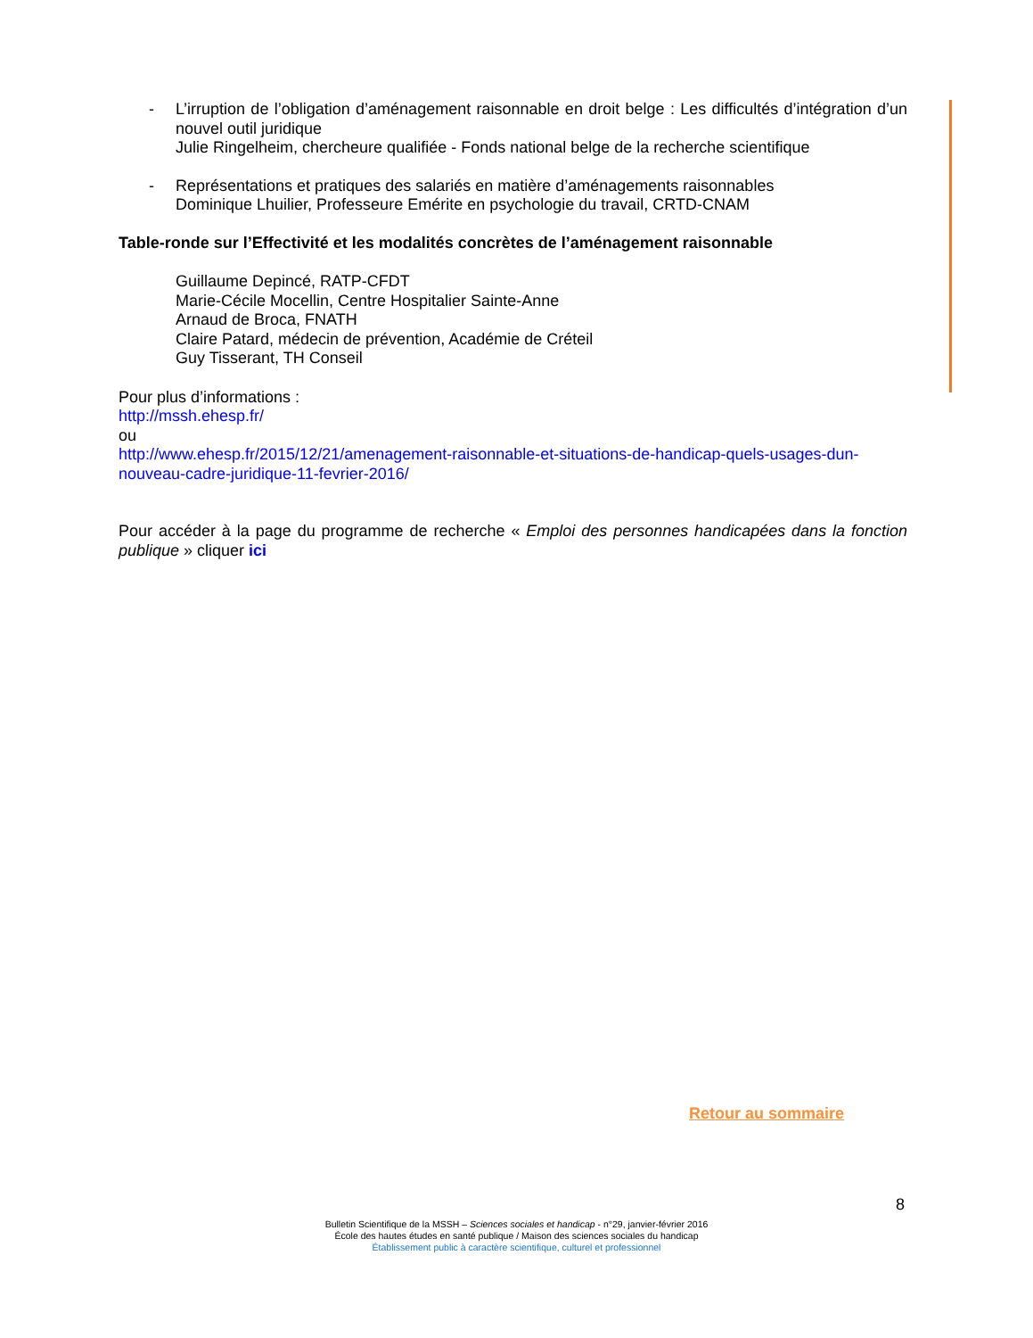- L’irruption de l’obligation d’aménagement raisonnable en droit belge : Les difficultés d’intégration d’un nouvel outil juridique
Julie Ringelheim, chercheure qualifiée - Fonds national belge de la recherche scientifique
- Représentations et pratiques des salariés en matière d’aménagements raisonnables
Dominique Lhuilier, Professeure Emérite en psychologie du travail, CRTD-CNAM
Table-ronde sur l’Effectivité et les modalités concrètes de l’aménagement raisonnable
Guillaume Depincé, RATP-CFDT
Marie-Cécile Mocellin, Centre Hospitalier Sainte-Anne
Arnaud de Broca, FNATH
Claire Patard, médecin de prévention, Académie de Créteil
Guy Tisserant, TH Conseil
Pour plus d’informations :
http://mssh.ehesp.fr/
ou
http://www.ehesp.fr/2015/12/21/amenagement-raisonnable-et-situations-de-handicap-quels-usages-dun-nouveau-cadre-juridique-11-fevrier-2016/
Pour accéder à la page du programme de recherche « Emploi des personnes handicapées dans la fonction publique » cliquer ici
Retour au sommaire
8
Bulletin Scientifique de la MSSH – Sciences sociales et handicap - n°29, janvier-février 2016
École des hautes études en santé publique / Maison des sciences sociales du handicap
Établissement public à caractère scientifique, culturel et professionnel